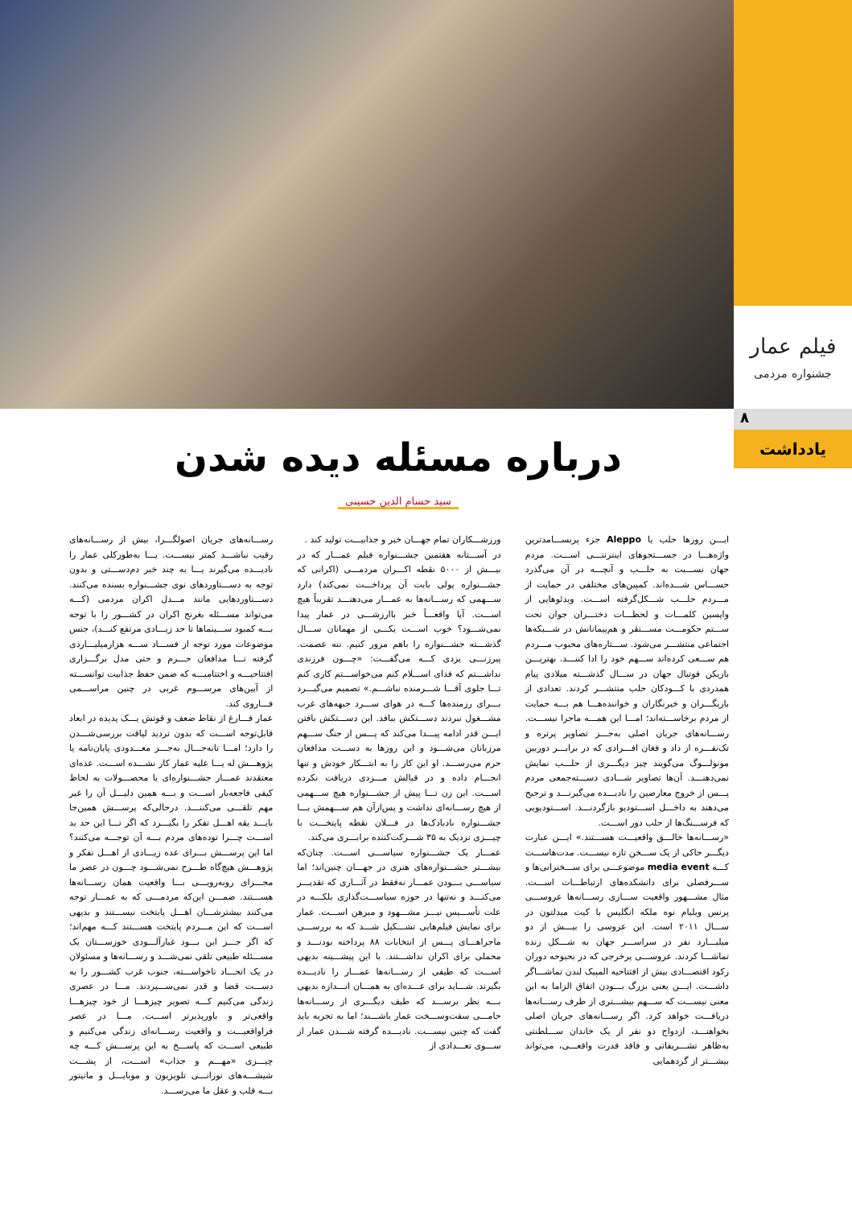فیلم عمار
جشنواره مردمی
۸
یادداشت
درباره مسئله دیده شدن
سید حسام الدین حسینی
ایـــن روزها حلب یا Aleppo جزء پربســـامدترین واژه‌هـــا در جســـتجوهای اینترنتـــی اســـت. مردم جهان نســـبت به حلـــب و آنچـــه در آن می‌گذرد حســـاس شـــده‌اند. کمپین‌های مختلفی در حمایت از مـــردم حلـــب شـــکل‌گرفته اســـت. ویدئوهایی از واپسین کلمـــات و لحظـــات دختـــران جوان تحت ســـتم حکومـــت مســـتقر و هم‌پیمانانش در شـــبکه‌ها اجتماعی منتشـــر می‌شود. ســـتاره‌های محبوب مـــردم هم ســـعی کرده‌اند ســـهم خود را ادا کننـــد. بهتریـــن بازیکن فوتبال جهان در ســـال گذشـــته میلادی پیام همدردی با کـــودکان حلب منتشـــر کردند. تعدادی از بازیگـــران و خبرنگاران و خواننده‌هـــا هم بـــه حمایت از مردم برخاســـته‌اند؛ امـــا این همـــه ماجرا نیســـت. رســـانه‌های جریان اصلی به‌جـــز تصاویر پرتره و تک‌نفـــره از داد و فغان افـــرادی که در برابـــر دوربین مونولـــوگ می‌گویند چیز دیگـــری از حلـــب نمایش نمی‌دهنـــد. آن‌ها تصاویر شـــادی دســـته‌جمعی مردم پـــس از خروج معارضین را نادیـــده می‌گیرنـــد و ترجیح می‌دهند به داخـــل اســـتودیو بازگردنـــد. اســـتودیویی که فرســـنگ‌ها از حلب دور اســـت.
«رســـانه‌ها خالـــق واقعیـــت هســـتند.» ایـــن عبارت دیگـــر حاکی از یک ســـخن تازه نیســـت. مدت‌هاســـت کـــه media event موضوعـــی برای ســـخنرانی‌ها و ســـرفصلی برای دانشکده‌های ارتباطـــات اســـت. مثال مشـــهور واقعیت ســـازی رســـانه‌ها عروســـی پرنس ویلیام نوه ملکه انگلیس با کیت میدلتون در ســـال ۲۰۱۱ است. این عروسی را بیـــش از دو میلیـــارد نفر در سراســـر جهان به شـــکل زنده تماشـــا کردند. عروســـی پرخرجی که در بحبوحه دوران رکود اقتصـــادی بیش از افتتاحیه المپیک لندن تماشـــاگر داشـــت. ایـــن یعنی بزرگ بـــودن اتفاق الزاما به این معنی نیســـت که ســـهم بیشـــتری از طرف رســـانه‌ها دریافـــت خواهد کرد. اگر رســـانه‌های جریان اصلی بخواهنـــد، ازدواج دو نفر از یک خاندان ســـلطنتی به‌ظاهر تشـــریفاتی و فاقد قدرت واقعـــی، می‌تواند بیشـــتر از گردهمایی
ورزشـــکاران تمام جهـــان خبر و جذابیـــت تولید کند .
در آســـتانه هفتمین جشـــنواره فیلم عمـــار که در بیـــش از ۵۰۰۰ نقطه اکـــران مردمـــی (اکرانی که جشـــنواره پولی بابت آن پرداخـــت نمی‌کند) دارد ســـهمی که رســـانه‌ها به عمـــار می‌دهنـــد تقریباً هیچ اســـت. آیا واقعـــاً خبر باارزشـــی در عمار پیدا نمی‌شـــود؟ خوب اســـت یکـــی از مهمانان ســـال گذشـــته جشـــنواره را باهم مرور کنیم. ننه عصمت. پیرزنـــی یزدی کـــه می‌گفـــت: «چـــون فرزندی نداشـــتم که فدای اســـلام کنم می‌خواســـتم کاری کنم تـــا جلوی آقـــا شـــرمنده نباشـــم.» تصمیم می‌گیـــرد بـــرای رزمنده‌ها کـــه در هوای ســـرد جبهه‌های غرب مشـــغول نبردند دســـتکش ببافد. این دســـتکش بافتن ایـــن قدر ادامه پیـــدا می‌کند که پـــس از جنگ ســـهم مرزبانان می‌شـــود و این روزها به دســـت مدافعان حرم می‌رســـد. او این کار را به ابتـــکار خودش و تنها انجـــام داده و در قبالش مـــزدی دریافت نکرده اســـت. این زن تـــا پیش از جشـــنواره هیچ ســـهمی از هیچ رســـانه‌ای نداشت و پس‌ازآن هم ســـهمش بـــا جشـــنواره بادبادک‌ها در فـــلان نقطه پایتخـــت با چیـــزی نزدیک به ۳۵ شـــرکت‌کننده برابـــری می‌کند.
عمـــار یک جشـــنواره سیاســـی اســـت. چنان‌که بیشـــتر جشـــنواره‌های هنری در جهـــان چنین‌اند؛ اما سیاســـی بـــودن عمـــار نه‌فقط در آثـــاری که تقدیـــر می‌کنـــد و نه‌تنها در حوزه سیاســـت‌گذاری بلکـــه در علت تأســـیس نیـــز مشـــهود و مبرهن اســـت. عمار برای نمایش فیلم‌هایی تشـــکیل شـــد که به بررســـی ماجراهـــای پـــس از انتخابات ۸۸ پرداخته بودنـــد و محملی برای اکران نداشـــتند. با این پیشـــینه بدیهی اســـت که طیفی از رســـانه‌ها عمـــار را نادیـــده بگیرند. شـــاید برای عـــده‌ای به همـــان انـــدازه بدیهی بـــه نظر برســـد که طیف دیگـــری از رســـانه‌ها حامـــی سفت‌وســـخت عمار باشـــند؛ اما به تجربه باید گفت که چنین نیســـت. نادیـــده گرفته شـــدن عمار از ســـوی تعـــدادی از
رســـانه‌های جریان اصولگـــرا، بیش از رســـانه‌های رقیب نباشـــد کمتر نیســـت. یـــا به‌طورکلی عمار را نادیـــده می‌گیرند یـــا به چند خبر دم‌دســـتی و بدون توجه به دســـتاوردهای نوی جشـــنواره بسنده می‌کنند. دســـتاوردهایی مانند مـــدل اکران مردمی (کـــه می‌تواند مســـئله بغرنج اکران در کشـــور را با توجه بـــه کمبود ســـینماها تا حد زیـــادی مرتفع کنـــد)، جنس موضوعات مورد توجه از فســـاد ســـه هزارمیلیـــاردی گرفته تـــا مدافعان حـــرم و حتی مدل برگـــزاری افتتاحیـــه و اختتامیـــه که ضمن حفظ جذابیت توانســـته از آیین‌های مرســـوم غربی در چنین مراســـمی فـــاروی کند.
عمار فـــارغ از نقاط ضعف و قوتش یـــک پدیده در ابعاد قابل‌توجه اســـت که بدون تردید لیاقت بررسی‌شـــدن را دارد؛ امـــا تابه‌حـــال به‌جـــز معـــدودی پایان‌نامه یا پژوهـــش له یـــا علیه عمار کار نشـــده اســـت. عده‌ای معتقدند عمـــار جشـــنواره‌ای با محصـــولات به لحاظ کیفی فاجعه‌بار اســـت و بـــه همین دلیـــل آن را غیر مهم تلقـــی می‌کننـــد. درحالی‌که پرســـش همین‌جا بایـــد یقه اهـــل تفکر را بگیـــرد که اگر تـــا این حد بد اســـت چـــرا توده‌های مردم بـــه آن توجـــه می‌کنند؟ اما این پرســـش بـــرای عده زیـــادی از اهـــل تفکر و پژوهـــش هیچ‌گاه طـــرح نمی‌شـــود چـــون در عصر ما مجـــرای روبه‌رویـــی بـــا واقعیت همان رســـانه‌ها هســـتند. ضمـــن این‌که مردمـــی که به عمـــار توجه می‌کنند بیشترشـــان اهـــل پایتخت نیســـتند و بدیهی اســـت که این مـــردم پایتخت هســـتند کـــه مهم‌اند؛ که اگر جـــز این بـــود غبارآلـــودی خوزســـتان یک مســـئله طبیعی تلقی نمی‌شـــد و رســـانه‌ها و مسئولان در یک اتحـــاد ناخواســـته، جنوب غرب کشـــور را به دســـت قضا و قدر نمی‌ســـپردند. مـــا در عصری زندگی می‌کنیم کـــه تصویر چیزهـــا از خود چیزهـــا واقعی‌تر و باورپذیرتر اســـت. مـــا در عصر فراواقعیـــت و واقعیت رســـانه‌ای زندگی می‌کنیم و طبیعی اســـت که پاســـخ به این پرســـش کـــه چه چیـــزی «مهـــم و جذاب» اســـت، از پشـــت شیشـــه‌های نورانـــی تلویزیون و موبایـــل و مانیتور بـــه قلب و عقل ما می‌رســـد.